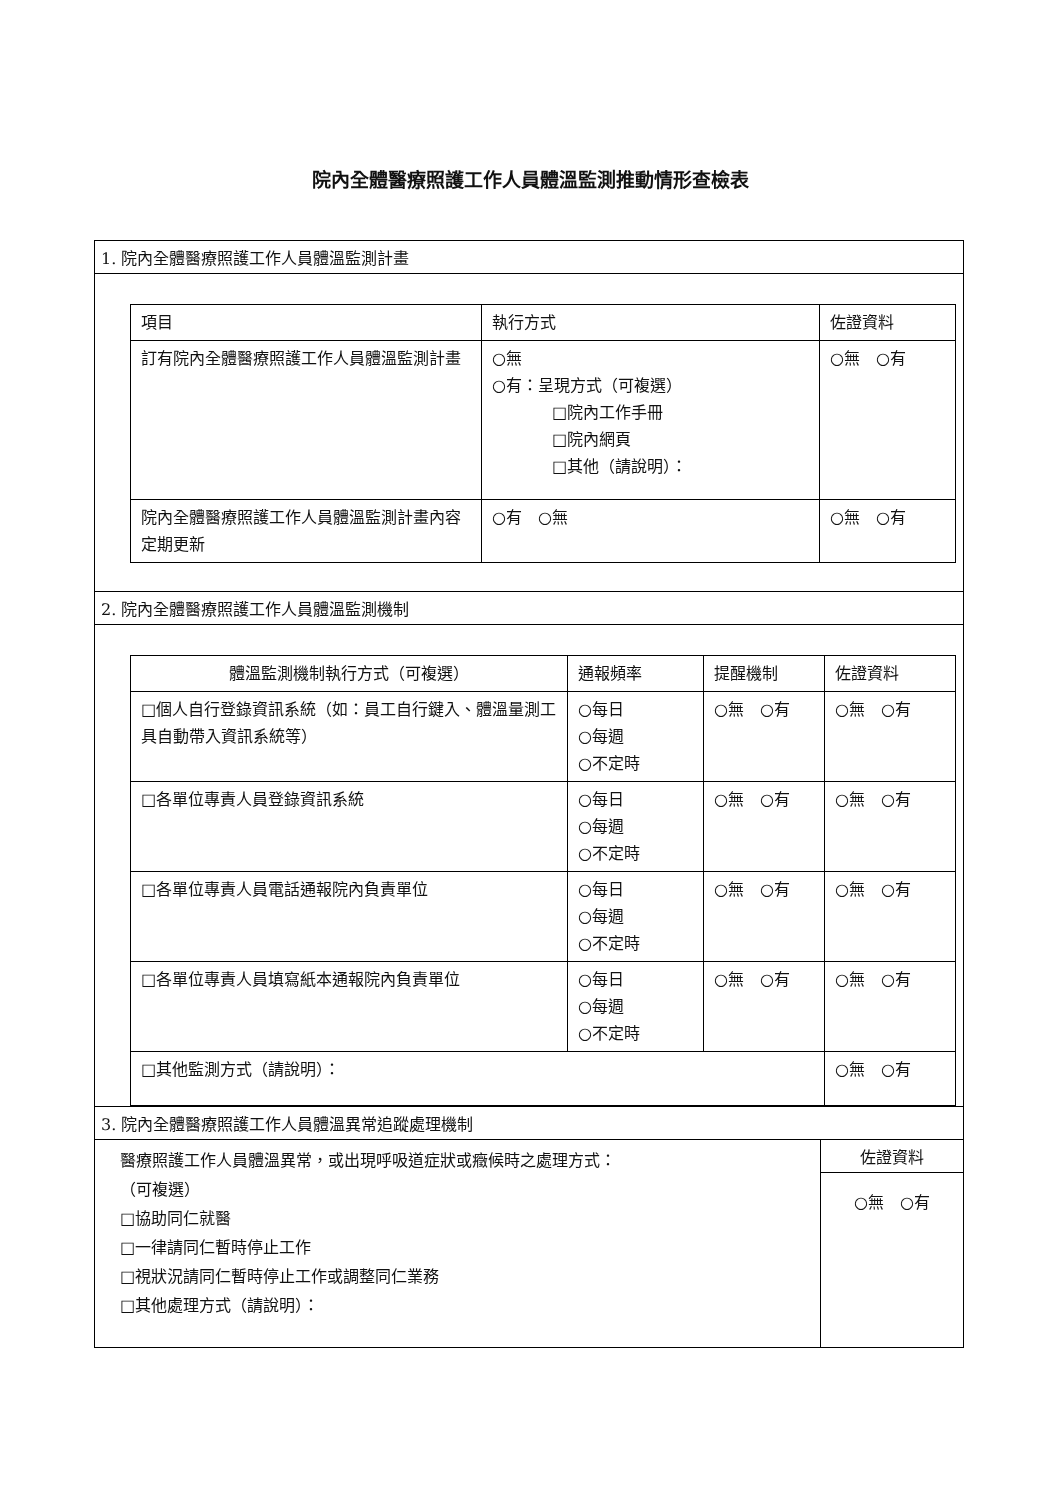院內全體醫療照護工作人員體溫監測推動情形查檢表
1. 院內全體醫療照護工作人員體溫監測計畫
| 項目 | 執行方式 | 佐證資料 |
| --- | --- | --- |
| 訂有院內全體醫療照護工作人員體溫監測計畫 | ○無 ○有：呈現方式（可複選） □院內工作手冊 □院內網頁 □其他（請說明）： | ○無 ○有 |
| 院內全體醫療照護工作人員體溫監測計畫內容定期更新 | ○有 ○無 | ○無 ○有 |
2. 院內全體醫療照護工作人員體溫監測機制
| 體溫監測機制執行方式（可複選） | 通報頻率 | 提醒機制 | 佐證資料 |
| --- | --- | --- | --- |
| □個人自行登錄資訊系統（如：員工自行鍵入、體溫量測工具自動帶入資訊系統等） | ○每日 ○每週 ○不定時 | ○無 ○有 | ○無 ○有 |
| □各單位專責人員登錄資訊系統 | ○每日 ○每週 ○不定時 | ○無 ○有 | ○無 ○有 |
| □各單位專責人員電話通報院內負責單位 | ○每日 ○每週 ○不定時 | ○無 ○有 | ○無 ○有 |
| □各單位專責人員填寫紙本通報院內負責單位 | ○每日 ○每週 ○不定時 | ○無 ○有 | ○無 ○有 |
| □其他監測方式（請說明）： | | | ○無 ○有 |
3. 院內全體醫療照護工作人員體溫異常追蹤處理機制
醫療照護工作人員體溫異常，或出現呼吸道症狀或癥候時之處理方式：
（可複選）
□協助同仁就醫
□一律請同仁暫時停止工作
□視狀況請同仁暫時停止工作或調整同仁業務
□其他處理方式（請說明）：
佐證資料
○無　○有